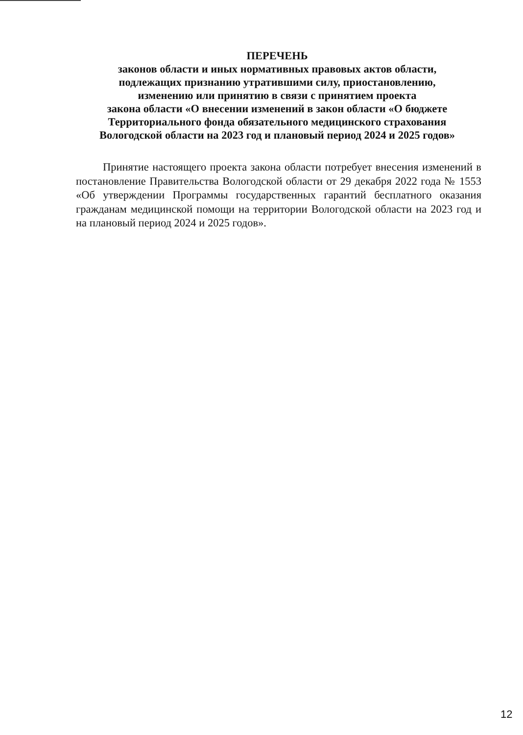ПЕРЕЧЕНЬ
законов области и иных нормативных правовых актов области,
подлежащих признанию утратившими силу, приостановлению,
изменению или принятию в связи с принятием проекта
закона области «О внесении изменений в закон области «О бюджете
Территориального фонда обязательного медицинского страхования
Вологодской области на 2023 год и плановый период 2024 и 2025 годов»
Принятие настоящего проекта закона области потребует внесения изменений в постановление Правительства Вологодской области от 29 декабря 2022 года № 1553 «Об утверждении Программы государственных гарантий бесплатного оказания гражданам медицинской помощи на территории Вологодской области на 2023 год и на плановый период 2024 и 2025 годов».
12